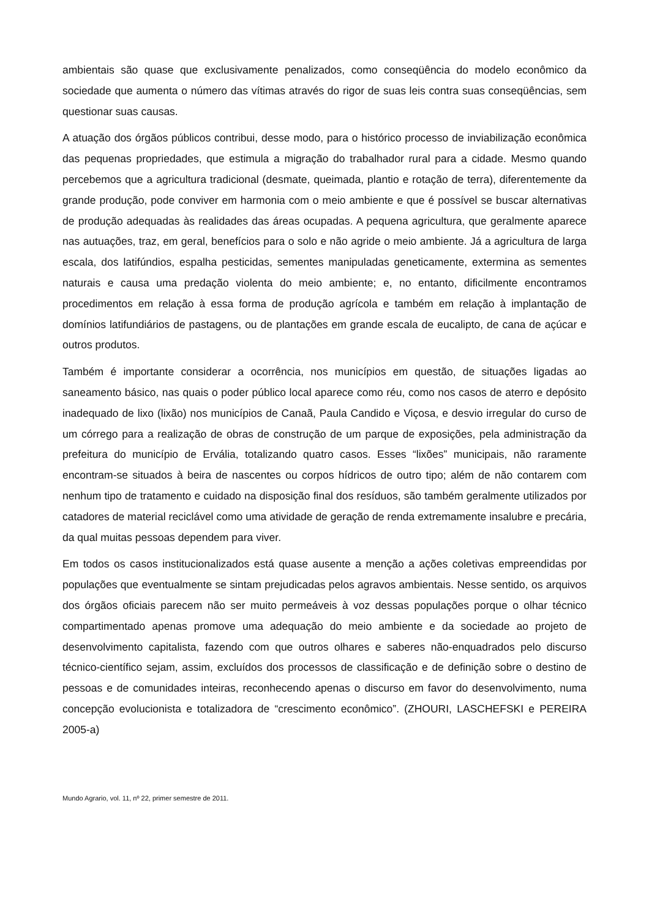ambientais são quase que exclusivamente penalizados, como conseqüência do modelo econômico da sociedade que aumenta o número das vítimas através do rigor de suas leis contra suas conseqüências, sem questionar suas causas.
A atuação dos órgãos públicos contribui, desse modo, para o histórico processo de inviabilização econômica das pequenas propriedades, que estimula a migração do trabalhador rural para a cidade. Mesmo quando percebemos que a agricultura tradicional (desmate, queimada, plantio e rotação de terra), diferentemente da grande produção, pode conviver em harmonia com o meio ambiente e que é possível se buscar alternativas de produção adequadas às realidades das áreas ocupadas. A pequena agricultura, que geralmente aparece nas autuações, traz, em geral, benefícios para o solo e não agride o meio ambiente. Já a agricultura de larga escala, dos latifúndios, espalha pesticidas, sementes manipuladas geneticamente, extermina as sementes naturais e causa uma predação violenta do meio ambiente; e, no entanto, dificilmente encontramos procedimentos em relação à essa forma de produção agrícola e também em relação à implantação de domínios latifundiários de pastagens, ou de plantações em grande escala de eucalipto, de cana de açúcar e outros produtos.
Também é importante considerar a ocorrência, nos municípios em questão, de situações ligadas ao saneamento básico, nas quais o poder público local aparece como réu, como nos casos de aterro e depósito inadequado de lixo (lixão) nos municípios de Canaã, Paula Candido e Viçosa, e desvio irregular do curso de um córrego para a realização de obras de construção de um parque de exposições, pela administração da prefeitura do município de Ervália, totalizando quatro casos. Esses “lixões” municipais, não raramente encontram-se situados à beira de nascentes ou corpos hídricos de outro tipo; além de não contarem com nenhum tipo de tratamento e cuidado na disposição final dos resíduos, são também geralmente utilizados por catadores de material reciclável como uma atividade de geração de renda extremamente insalubre e precária, da qual muitas pessoas dependem para viver.
Em todos os casos institucionalizados está quase ausente a menção a ações coletivas empreendidas por populações que eventualmente se sintam prejudicadas pelos agravos ambientais. Nesse sentido, os arquivos dos órgãos oficiais parecem não ser muito permeáveis à voz dessas populações porque o olhar técnico compartimentado apenas promove uma adequação do meio ambiente e da sociedade ao projeto de desenvolvimento capitalista, fazendo com que outros olhares e saberes não-enquadrados pelo discurso técnico-científico sejam, assim, excluídos dos processos de classificação e de definição sobre o destino de pessoas e de comunidades inteiras, reconhecendo apenas o discurso em favor do desenvolvimento, numa concepção evolucionista e totalizadora de “crescimento econômico”. (ZHOURI, LASCHEFSKI e PEREIRA 2005-a)
Mundo Agrario, vol. 11, nº 22, primer semestre de 2011.